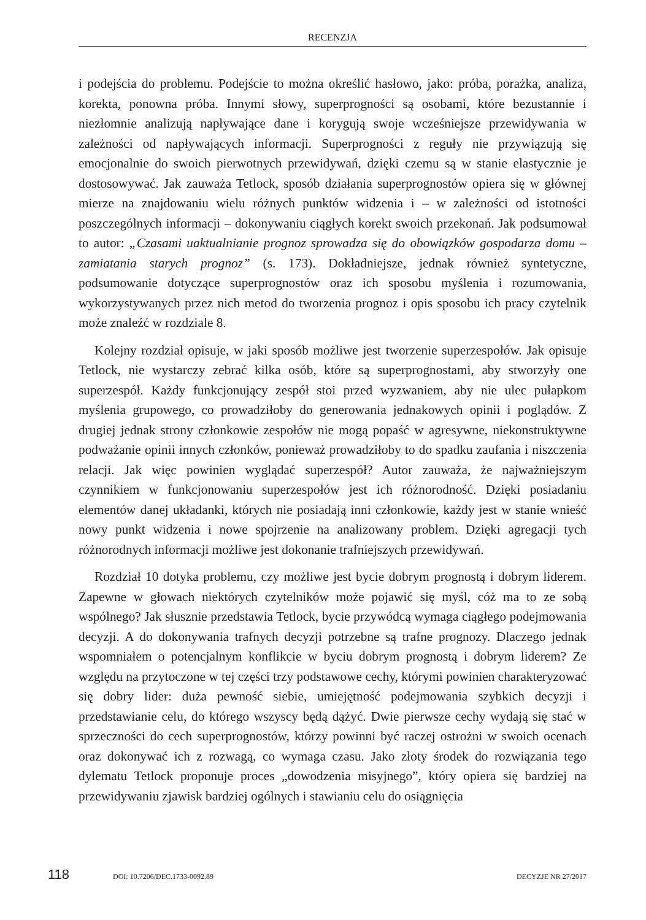RECENZJA
i podejścia do problemu. Podejście to można określić hasłowo, jako: próba, porażka, analiza, korekta, ponowna próba. Innymi słowy, superprogności są osobami, które bezustannie i niezłomnie analizują napływające dane i korygują swoje wcześniejsze przewidywania w zależności od napływających informacji. Superprogności z reguły nie przywiązują się emocjonalnie do swoich pierwotnych przewidywań, dzięki czemu są w stanie elastycznie je dostosowywać. Jak zauważa Tetlock, sposób działania superprognostów opiera się w głównej mierze na znajdowaniu wielu różnych punktów widzenia i – w zależności od istotności poszczególnych informacji – dokonywaniu ciągłych korekt swoich przekonań. Jak podsumował to autor: „Czasami uaktualnianie prognoz sprowadza się do obowiązków gospodarza domu – zamiatania starych prognoz” (s. 173). Dokładniejsze, jednak również syntetyczne, podsumowanie dotyczące superprognostów oraz ich sposobu myślenia i rozumowania, wykorzystywanych przez nich metod do tworzenia prognoz i opis sposobu ich pracy czytelnik może znaleźć w rozdziale 8.
Kolejny rozdział opisuje, w jaki sposób możliwe jest tworzenie superzespołów. Jak opisuje Tetlock, nie wystarczy zebrać kilka osób, które są superprognostami, aby stworzyły one superzespół. Każdy funkcjonujący zespół stoi przed wyzwaniem, aby nie ulec pułapkom myślenia grupowego, co prowadziłoby do generowania jednakowych opinii i poglądów. Z drugiej jednak strony członkowie zespołów nie mogą popaść w agresywne, niekonstruktywne podważanie opinii innych członków, ponieważ prowadziłoby to do spadku zaufania i niszczenia relacji. Jak więc powinien wyglądać superzespół? Autor zauważa, że najważniejszym czynnikiem w funkcjonowaniu superzespołów jest ich różnorodność. Dzięki posiadaniu elementów danej układanki, których nie posiadają inni członkowie, każdy jest w stanie wnieść nowy punkt widzenia i nowe spojrzenie na analizowany problem. Dzięki agregacji tych różnorodnych informacji możliwe jest dokonanie trafniejszych przewidywań.
Rozdział 10 dotyka problemu, czy możliwe jest bycie dobrym prognostą i dobrym liderem. Zapewne w głowach niektórych czytelników może pojawić się myśl, cóż ma to ze sobą wspólnego? Jak słusznie przedstawia Tetlock, bycie przywódcą wymaga ciągłego podejmowania decyzji. A do dokonywania trafnych decyzji potrzebne są trafne prognozy. Dlaczego jednak wspomniałem o potencjalnym konflikcie w byciu dobrym prognostą i dobrym liderem? Ze względu na przytoczone w tej części trzy podstawowe cechy, którymi powinien charakteryzować się dobry lider: duża pewność siebie, umiejętność podejmowania szybkich decyzji i przedstawianie celu, do którego wszyscy będą dążyć. Dwie pierwsze cechy wydają się stać w sprzeczności do cech superprognostów, którzy powinni być raczej ostrożni w swoich ocenach oraz dokonywać ich z rozwagą, co wymaga czasu. Jako złoty środek do rozwiązania tego dylematu Tetlock proponuje proces „dowodzenia misyjnego”, który opiera się bardziej na przewidywaniu zjawisk bardziej ogólnych i stawianiu celu do osiągnięcia
118 DOI: 10.7206/DEC.1733-0092.89 DECYZJE NR 27/2017